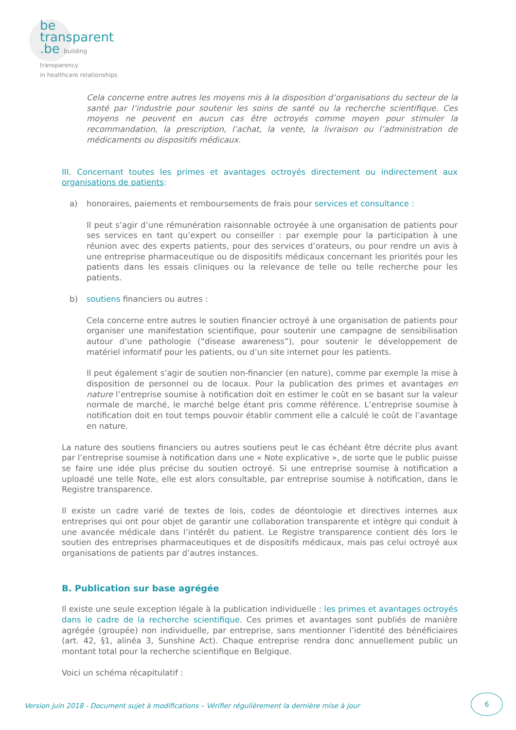be
transparent
.be building transparency
in healthcare relationships
Cela concerne entre autres les moyens mis à la disposition d’organisations du secteur de la santé par l’industrie pour soutenir les soins de santé ou la recherche scientifique. Ces moyens ne peuvent en aucun cas être octroyés comme moyen pour stimuler la recommandation, la prescription, l’achat, la vente, la livraison ou l’administration de médicaments ou dispositifs médicaux.
III. Concernant toutes les primes et avantages octroyés directement ou indirectement aux organisations de patients:
a) honoraires, paiements et remboursements de frais pour services et consultance :
Il peut s’agir d’une rémunération raisonnable octroyée à une organisation de patients pour ses services en tant qu’expert ou conseiller : par exemple pour la participation à une réunion avec des experts patients, pour des services d’orateurs, ou pour rendre un avis à une entreprise pharmaceutique ou de dispositifs médicaux concernant les priorités pour les patients dans les essais cliniques ou la relevance de telle ou telle recherche pour les patients.
b) soutiens financiers ou autres :
Cela concerne entre autres le soutien financier octroyé à une organisation de patients pour organiser une manifestation scientifique, pour soutenir une campagne de sensibilisation autour d’une pathologie (“disease awareness”), pour soutenir le développement de matériel informatif pour les patients, ou d’un site internet pour les patients.
Il peut également s’agir de soutien non-financier (en nature), comme par exemple la mise à disposition de personnel ou de locaux. Pour la publication des primes et avantages en nature l’entreprise soumise à notification doit en estimer le coût en se basant sur la valeur normale de marché, le marché belge étant pris comme référence. L’entreprise soumise à notification doit en tout temps pouvoir établir comment elle a calculé le coût de l’avantage en nature.
La nature des soutiens financiers ou autres soutiens peut le cas échéant être décrite plus avant par l’entreprise soumise à notification dans une « Note explicative », de sorte que le public puisse se faire une idée plus précise du soutien octroyé. Si une entreprise soumise à notification a uploadé une telle Note, elle est alors consultable, par entreprise soumise à notification, dans le Registre transparence.
Il existe un cadre varié de textes de lois, codes de déontologie et directives internes aux entreprises qui ont pour objet de garantir une collaboration transparente et intègre qui conduit à une avancée médicale dans l’intérêt du patient. Le Registre transparence contient dès lors le soutien des entreprises pharmaceutiques et de dispositifs médicaux, mais pas celui octroyé aux organisations de patients par d’autres instances.
B. Publication sur base agrégée
Il existe une seule exception légale à la publication individuelle : les primes et avantages octroyés dans le cadre de la recherche scientifique. Ces primes et avantages sont publiés de manière agrégée (groupée) non individuelle, par entreprise, sans mentionner l’identité des bénéficiaires (art. 42, §1, alinéa 3, Sunshine Act). Chaque entreprise rendra donc annuellement public un montant total pour la recherche scientifique en Belgique.
Voici un schéma récapitulatif :
Version juin 2018 - Document sujet à modifications – Vérifier régulièrement la dernière mise à jour
6